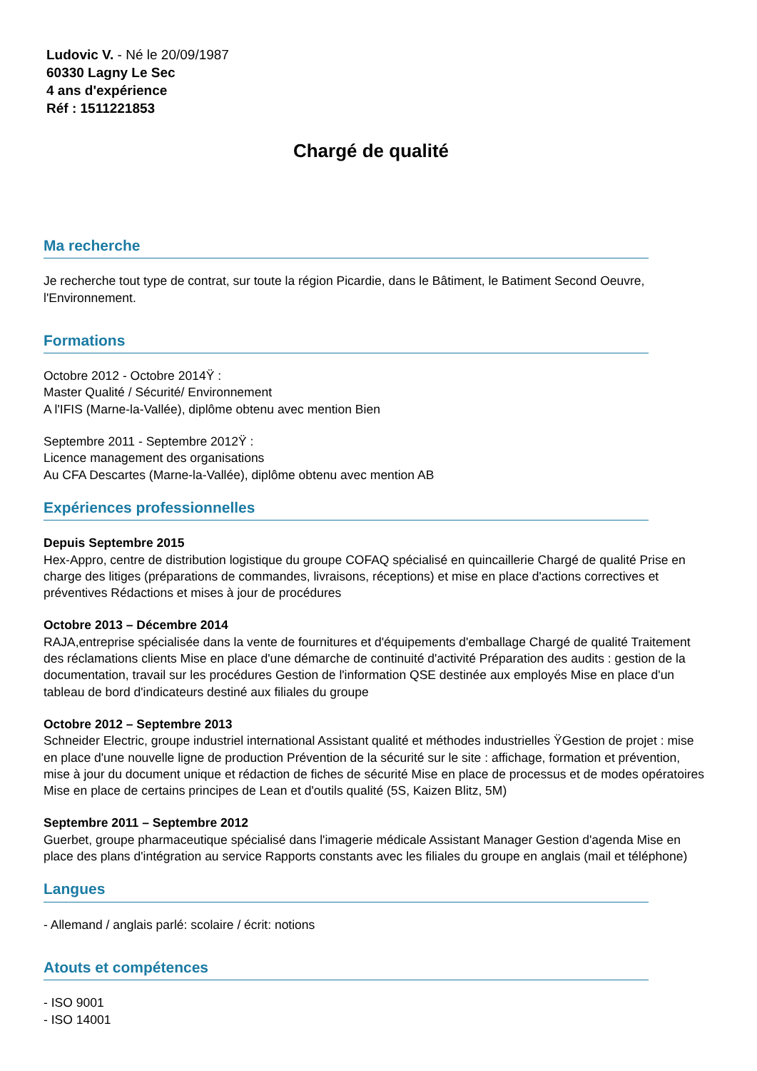Ludovic V. - Né le 20/09/1987
60330 Lagny Le Sec
4 ans d'expérience
Réf : 1511221853
Chargé de qualité
Ma recherche
Je recherche tout type de contrat, sur toute la région Picardie, dans le Bâtiment, le Batiment Second Oeuvre, l'Environnement.
Formations
Octobre 2012 - Octobre 2014Ÿ :
Master Qualité / Sécurité/ Environnement
A l'IFIS (Marne-la-Vallée), diplôme obtenu avec mention Bien
Septembre 2011 - Septembre 2012Ÿ :
Licence management des organisations
Au CFA Descartes (Marne-la-Vallée), diplôme obtenu avec mention AB
Expériences professionnelles
Depuis Septembre 2015
Hex-Appro, centre de distribution logistique du groupe COFAQ spécialisé en quincaillerie Chargé de qualité Prise en charge des litiges (préparations de commandes, livraisons, réceptions) et mise en place d'actions correctives et préventives Rédactions et mises à jour de procédures
Octobre 2013 – Décembre 2014
RAJA,entreprise spécialisée dans la vente de fournitures et d'équipements d'emballage Chargé de qualité Traitement des réclamations clients Mise en place d'une démarche de continuité d'activité Préparation des audits : gestion de la documentation, travail sur les procédures Gestion de l'information QSE destinée aux employés Mise en place d'un tableau de bord d'indicateurs destiné aux filiales du groupe
Octobre 2012 – Septembre 2013
Schneider Electric, groupe industriel international Assistant qualité et méthodes industrielles ŸGestion de projet : mise en place d'une nouvelle ligne de production Prévention de la sécurité sur le site : affichage, formation et prévention, mise à jour du document unique et rédaction de fiches de sécurité Mise en place de processus et de modes opératoires Mise en place de certains principes de Lean et d'outils qualité (5S, Kaizen Blitz, 5M)
Septembre 2011 – Septembre 2012
Guerbet, groupe pharmaceutique spécialisé dans l'imagerie médicale Assistant Manager Gestion d'agenda Mise en place des plans d'intégration au service Rapports constants avec les filiales du groupe en anglais (mail et téléphone)
Langues
- Allemand / anglais parlé: scolaire / écrit: notions
Atouts et compétences
- ISO 9001
- ISO 14001